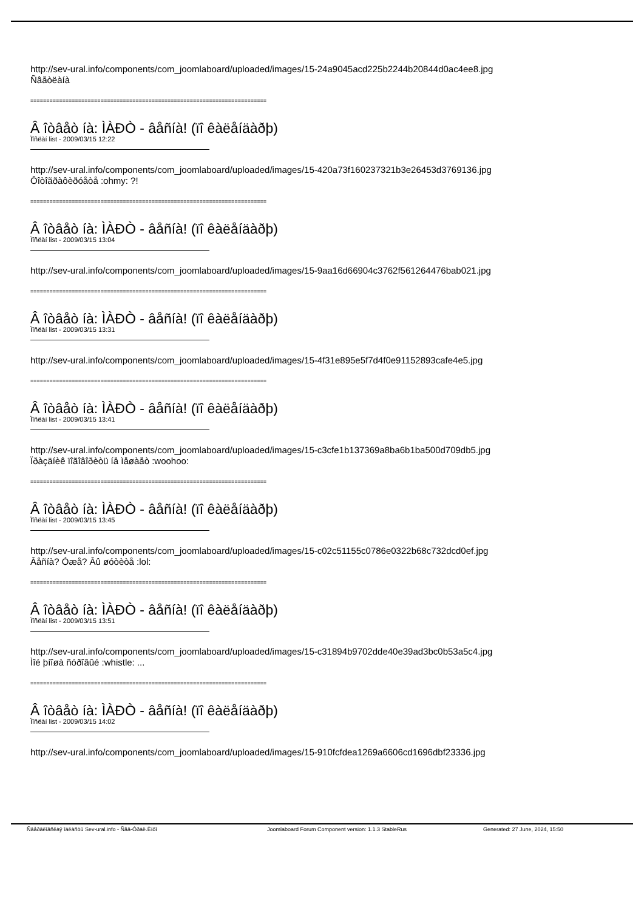http://sev-ural.info/components/com_joomlaboard/uploaded/images/15-24a9045acd225b2244b20844d0ac4ee8.jpg
Ñâåòëàíà
==========================================================================
Â îòâåò íà: ÌÀÐÒ - âåñíà! (ïî êàëåíäàðþ)
Ïîñëàí list - 2009/03/15 12:22
http://sev-ural.info/components/com_joomlaboard/uploaded/images/15-420a73f160237321b3e26453d3769136.jpg
Ôîòîãðàôèðóåòå :ohmy: ?!
==========================================================================
Â îòâåò íà: ÌÀÐÒ - âåñíà! (ïî êàëåíäàðþ)
Ïîñëàí list - 2009/03/15 13:04
http://sev-ural.info/components/com_joomlaboard/uploaded/images/15-9aa16d66904c3762f561264476bab021.jpg
==========================================================================
Â îòâåò íà: ÌÀÐÒ - âåñíà! (ïî êàëåíäàðþ)
Ïîñëàí list - 2009/03/15 13:31
http://sev-ural.info/components/com_joomlaboard/uploaded/images/15-4f31e895e5f7d4f0e91152893cafe4e5.jpg
==========================================================================
Â îòâåò íà: ÌÀÐÒ - âåñíà! (ïî êàëåíäàðþ)
Ïîñëàí list - 2009/03/15 13:41
http://sev-ural.info/components/com_joomlaboard/uploaded/images/15-c3cfe1b137369a8ba6b1ba500d709db5.jpg
Ïðàçäíèê ïîãîâîðèòü íå ìåøàåò :woohoo:
==========================================================================
Â îòâåò íà: ÌÀÐÒ - âåñíà! (ïî êàëåíäàðþ)
Ïîñëàí list - 2009/03/15 13:45
http://sev-ural.info/components/com_joomlaboard/uploaded/images/15-c02c51155c0786e0322b68c732dcd0ef.jpg
Âåñíà? Óæå? Âû øóòèòå :lol:
==========================================================================
Â îòâåò íà: ÌÀÐÒ - âåñíà! (ïî êàëåíäàðþ)
Ïîñëàí list - 2009/03/15 13:51
http://sev-ural.info/components/com_joomlaboard/uploaded/images/15-c31894b9702dde40e39ad3bc0b53a5c4.jpg
Ìîé þíîøà ñóðîâûé :whistle: ...
==========================================================================
Â îòâåò íà: ÌÀÐÒ - âåñíà! (ïî êàëåíäàðþ)
Ïîñëàí list - 2009/03/15 14:02
http://sev-ural.info/components/com_joomlaboard/uploaded/images/15-910fcfdea1269a6606cd1696dbf23336.jpg
Ñâåðäëîâñêàÿ îáëàñòü Sev-ural.info - Ñåâ-Óðàë.Èíôî Joomlaboard Forum Component version: 1.1.3 StableRus Generated: 27 June, 2024, 15:50